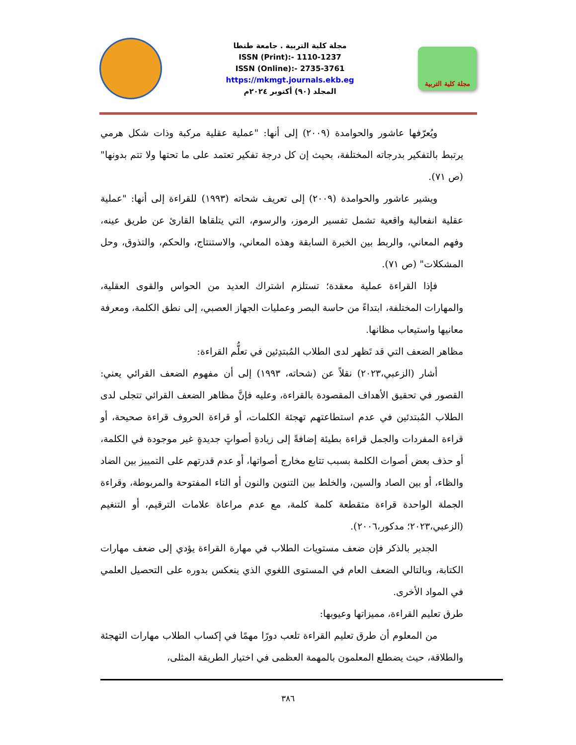مجلة كلية التربية . جامعة طنطا
ISSN (Print):- 1110-1237
ISSN (Online):- 2735-3761
https://mkmgt.journals.ekb.eg
المجلد (٩٠) أكتوبر ٢٠٢٤م
مجلة كلية التربية
ويُعرّفها عاشور والحوامدة (٢٠٠٩) إلى أنها: "عملية عقلية مركبة وذات شكل هرمي يرتبط بالتفكير بدرجاته المختلفة، بحيث إن كل درجة تفكير تعتمد على ما تحتها ولا تتم بدونها" (ص ٧١).
ويشير عاشور والحوامدة (٢٠٠٩) إلى تعريف شحاته (١٩٩٣) للقراءة إلى أنها: "عملية عقلية انفعالية واقعية تشمل تفسير الرموز، والرسوم، التي يتلقاها القارئ عن طريق عينه، وفهم المعاني، والربط بين الخبرة السابقة وهذه المعاني، والاستنتاج، والحكم، والتذوق، وحل المشكلات" (ص ٧١).
فإذا القراءة عملية معقدة؛ تستلزم اشتراك العديد من الحواس والقوى العقلية، والمهارات المختلفة، ابتداءً من حاسة البصر وعمليات الجهاز العصبي، إلى نطق الكلمة، ومعرفة معانيها واستيعاب مظانها.
مظاهر الضعف التي قد تَظهر لدى الطلاب المُبتدِئين في تعلُّم القراءة:
أشار (الزعبي،٢٠٢٣) نقلاً عن (شحاته، ١٩٩٣) إلى أن مفهوم الضعف القرائي يعني: القصور في تحقيق الأهداف المقصودة بالقراءة، وعليه فإنَّ مظاهر الضعف القرائي تتجلى لدى الطلاب المُبتدئين في عدم استطاعتهم تهجئة الكلمات، أو قراءة الحروف قراءة صحيحة، أو قراءة المفردات والجمل قراءة بطيئة إضافةً إلى زيادةِ أصواتٍ جديدةٍ غير موجودة في الكلمة، أو حذف بعض أصوات الكلمة بسبب تتابع مخارج أصواتها، أو عدم قدرتهم على التمييز بين الضاد والظاء، أو بين الصاد والسين، والخلط بين التنوين والنون أو التاء المفتوحة والمربوطة، وقراءة الجملة الواحدة قراءة متقطعة كلمة كلمة، مع عدم مراعاة علامات الترقيم، أو التنغيم (الزعبي،٢٠٢٣؛ مدكور،٢٠٠٦).
الجدير بالذكر فإن ضعف مستويات الطلاب في مهارة القراءة يؤدي إلى ضعف مهارات الكتابة، وبالتالي الضعف العام في المستوى اللغوي الذي ينعكس بدوره على التحصيل العلمي في المواد الأخرى.
طرق تعليم القراءة، مميزاتها وعيوبها:
من المعلوم أن طرق تعليم القراءة تلعب دورًا مهمًا في إكساب الطلاب مهارات التهجئة والطلاقة، حيث يضطلع المعلمون بالمهمة العظمى في اختيار الطريقة المثلى،
٣٨٦